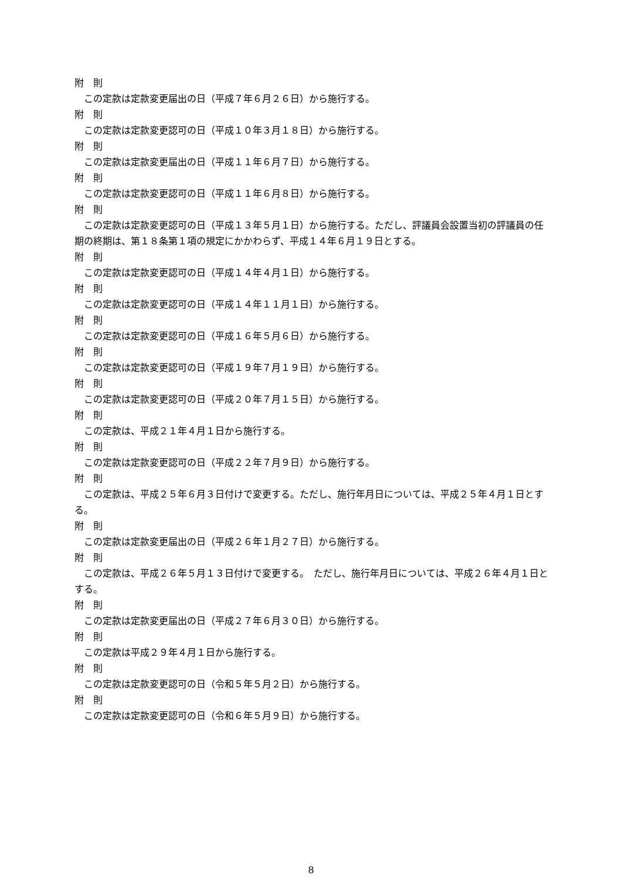附　則
この定款は定款変更届出の日（平成７年６月２６日）から施行する。
附　則
この定款は定款変更認可の日（平成１０年３月１８日）から施行する。
附　則
この定款は定款変更届出の日（平成１１年６月７日）から施行する。
附　則
この定款は定款変更認可の日（平成１１年６月８日）から施行する。
附　則
この定款は定款変更認可の日（平成１３年５月１日）から施行する。ただし、評議員会設置当初の評議員の任期の終期は、第１８条第１項の規定にかかわらず、平成１４年６月１９日とする。
附　則
この定款は定款変更認可の日（平成１４年４月１日）から施行する。
附　則
この定款は定款変更認可の日（平成１４年１１月１日）から施行する。
附　則
この定款は定款変更認可の日（平成１６年５月６日）から施行する。
附　則
この定款は定款変更認可の日（平成１９年７月１９日）から施行する。
附　則
この定款は定款変更認可の日（平成２０年７月１５日）から施行する。
附　則
この定款は、平成２１年４月１日から施行する。
附　則
この定款は定款変更認可の日（平成２２年７月９日）から施行する。
附　則
この定款は、平成２５年６月３日付けで変更する。ただし、施行年月日については、平成２５年４月１日とする。
附　則
この定款は定款変更届出の日（平成２６年１月２７日）から施行する。
附　則
この定款は、平成２６年５月１３日付けで変更する。　ただし、施行年月日については、平成２６年４月１日とする。
附　則
この定款は定款変更届出の日（平成２７年６月３０日）から施行する。
附　則
この定款は平成２９年４月１日から施行する。
附　則
この定款は定款変更認可の日（令和５年５月２日）から施行する。
附　則
この定款は定款変更認可の日（令和６年５月９日）から施行する。
8